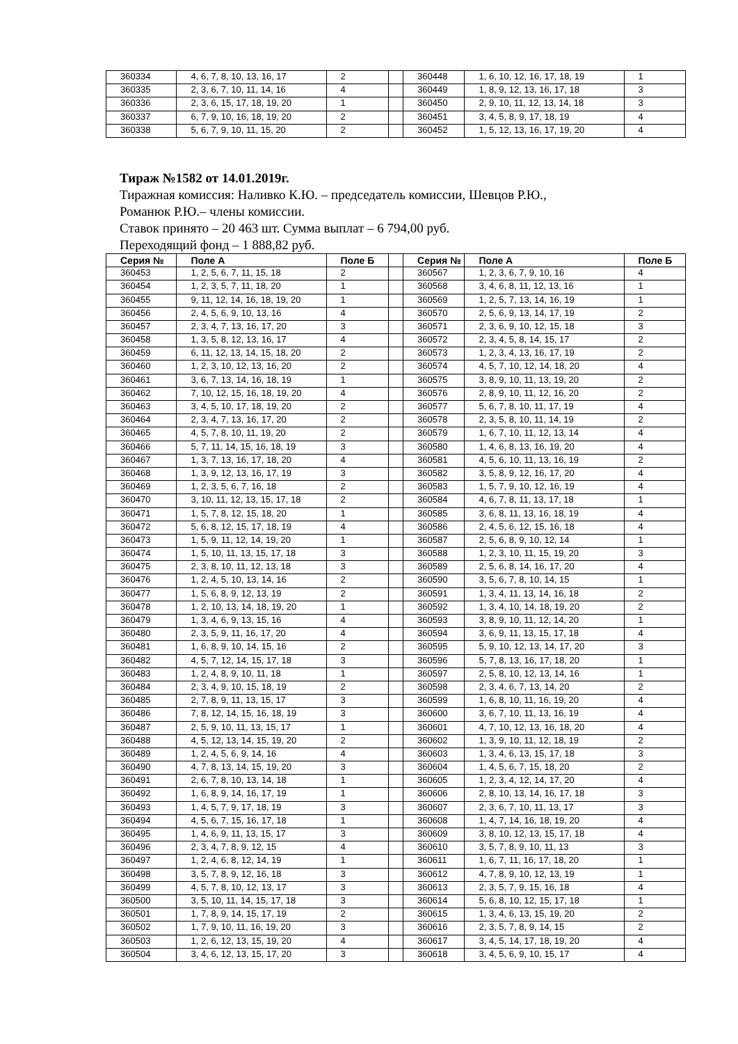| 360334 | 4, 6, 7, 8, 10, 13, 16, 17 | 2 | | 360448 | 1, 6, 10, 12, 16, 17, 18, 19 | 1 |
| 360335 | 2, 3, 6, 7, 10, 11, 14, 16 | 4 | | 360449 | 1, 8, 9, 12, 13, 16, 17, 18 | 3 |
| 360336 | 2, 3, 6, 15, 17, 18, 19, 20 | 1 | | 360450 | 2, 9, 10, 11, 12, 13, 14, 18 | 3 |
| 360337 | 6, 7, 9, 10, 16, 18, 19, 20 | 2 | | 360451 | 3, 4, 5, 8, 9, 17, 18, 19 | 4 |
| 360338 | 5, 6, 7, 9, 10, 11, 15, 20 | 2 | | 360452 | 1, 5, 12, 13, 16, 17, 19, 20 | 4 |
Тираж №1582 от 14.01.2019г.
Тиражная комиссия: Наливко К.Ю. – председатель комиссии, Шевцов Р.Ю.,
Романюк Р.Ю.– члены комиссии.
Ставок принято – 20 463 шт. Сумма выплат – 6 794,00 руб.
Переходящий фонд – 1 888,82 руб.
| Серия № | Поле А | Поле Б | | Серия № | Поле А | Поле Б |
| --- | --- | --- | --- | --- | --- | --- |
| 360453 | 1, 2, 5, 6, 7, 11, 15, 18 | 2 | | 360567 | 1, 2, 3, 6, 7, 9, 10, 16 | 4 |
| 360454 | 1, 2, 3, 5, 7, 11, 18, 20 | 1 | | 360568 | 3, 4, 6, 8, 11, 12, 13, 16 | 1 |
| 360455 | 9, 11, 12, 14, 16, 18, 19, 20 | 1 | | 360569 | 1, 2, 5, 7, 13, 14, 16, 19 | 1 |
| 360456 | 2, 4, 5, 6, 9, 10, 13, 16 | 4 | | 360570 | 2, 5, 6, 9, 13, 14, 17, 19 | 2 |
| 360457 | 2, 3, 4, 7, 13, 16, 17, 20 | 3 | | 360571 | 2, 3, 6, 9, 10, 12, 15, 18 | 3 |
| 360458 | 1, 3, 5, 8, 12, 13, 16, 17 | 4 | | 360572 | 2, 3, 4, 5, 8, 14, 15, 17 | 2 |
| 360459 | 6, 11, 12, 13, 14, 15, 18, 20 | 2 | | 360573 | 1, 2, 3, 4, 13, 16, 17, 19 | 2 |
| 360460 | 1, 2, 3, 10, 12, 13, 16, 20 | 2 | | 360574 | 4, 5, 7, 10, 12, 14, 18, 20 | 4 |
| 360461 | 3, 6, 7, 13, 14, 16, 18, 19 | 1 | | 360575 | 3, 8, 9, 10, 11, 13, 19, 20 | 2 |
| 360462 | 7, 10, 12, 15, 16, 18, 19, 20 | 4 | | 360576 | 2, 8, 9, 10, 11, 12, 16, 20 | 2 |
| 360463 | 3, 4, 5, 10, 17, 18, 19, 20 | 2 | | 360577 | 5, 6, 7, 8, 10, 11, 17, 19 | 4 |
| 360464 | 2, 3, 4, 7, 13, 16, 17, 20 | 2 | | 360578 | 2, 3, 5, 8, 10, 11, 14, 19 | 2 |
| 360465 | 4, 5, 7, 8, 10, 11, 19, 20 | 2 | | 360579 | 1, 6, 7, 10, 11, 12, 13, 14 | 4 |
| 360466 | 5, 7, 11, 14, 15, 16, 18, 19 | 3 | | 360580 | 1, 4, 6, 8, 13, 16, 19, 20 | 4 |
| 360467 | 1, 3, 7, 13, 16, 17, 18, 20 | 4 | | 360581 | 4, 5, 6, 10, 11, 13, 16, 19 | 2 |
| 360468 | 1, 3, 9, 12, 13, 16, 17, 19 | 3 | | 360582 | 3, 5, 8, 9, 12, 16, 17, 20 | 4 |
| 360469 | 1, 2, 3, 5, 6, 7, 16, 18 | 2 | | 360583 | 1, 5, 7, 9, 10, 12, 16, 19 | 4 |
| 360470 | 3, 10, 11, 12, 13, 15, 17, 18 | 2 | | 360584 | 4, 6, 7, 8, 11, 13, 17, 18 | 1 |
| 360471 | 1, 5, 7, 8, 12, 15, 18, 20 | 1 | | 360585 | 3, 6, 8, 11, 13, 16, 18, 19 | 4 |
| 360472 | 5, 6, 8, 12, 15, 17, 18, 19 | 4 | | 360586 | 2, 4, 5, 6, 12, 15, 16, 18 | 4 |
| 360473 | 1, 5, 9, 11, 12, 14, 19, 20 | 1 | | 360587 | 2, 5, 6, 8, 9, 10, 12, 14 | 1 |
| 360474 | 1, 5, 10, 11, 13, 15, 17, 18 | 3 | | 360588 | 1, 2, 3, 10, 11, 15, 19, 20 | 3 |
| 360475 | 2, 3, 8, 10, 11, 12, 13, 18 | 3 | | 360589 | 2, 5, 6, 8, 14, 16, 17, 20 | 4 |
| 360476 | 1, 2, 4, 5, 10, 13, 14, 16 | 2 | | 360590 | 3, 5, 6, 7, 8, 10, 14, 15 | 1 |
| 360477 | 1, 5, 6, 8, 9, 12, 13, 19 | 2 | | 360591 | 1, 3, 4, 11, 13, 14, 16, 18 | 2 |
| 360478 | 1, 2, 10, 13, 14, 18, 19, 20 | 1 | | 360592 | 1, 3, 4, 10, 14, 18, 19, 20 | 2 |
| 360479 | 1, 3, 4, 6, 9, 13, 15, 16 | 4 | | 360593 | 3, 8, 9, 10, 11, 12, 14, 20 | 1 |
| 360480 | 2, 3, 5, 9, 11, 16, 17, 20 | 4 | | 360594 | 3, 6, 9, 11, 13, 15, 17, 18 | 4 |
| 360481 | 1, 6, 8, 9, 10, 14, 15, 16 | 2 | | 360595 | 5, 9, 10, 12, 13, 14, 17, 20 | 3 |
| 360482 | 4, 5, 7, 12, 14, 15, 17, 18 | 3 | | 360596 | 5, 7, 8, 13, 16, 17, 18, 20 | 1 |
| 360483 | 1, 2, 4, 8, 9, 10, 11, 18 | 1 | | 360597 | 2, 5, 8, 10, 12, 13, 14, 16 | 1 |
| 360484 | 2, 3, 4, 9, 10, 15, 18, 19 | 2 | | 360598 | 2, 3, 4, 6, 7, 13, 14, 20 | 2 |
| 360485 | 2, 7, 8, 9, 11, 13, 15, 17 | 3 | | 360599 | 1, 6, 8, 10, 11, 16, 19, 20 | 4 |
| 360486 | 7, 8, 12, 14, 15, 16, 18, 19 | 3 | | 360600 | 3, 6, 7, 10, 11, 13, 16, 19 | 4 |
| 360487 | 2, 5, 9, 10, 11, 13, 15, 17 | 1 | | 360601 | 4, 7, 10, 12, 13, 16, 18, 20 | 4 |
| 360488 | 4, 5, 12, 13, 14, 15, 19, 20 | 2 | | 360602 | 1, 3, 9, 10, 11, 12, 18, 19 | 2 |
| 360489 | 1, 2, 4, 5, 6, 9, 14, 16 | 4 | | 360603 | 1, 3, 4, 6, 13, 15, 17, 18 | 3 |
| 360490 | 4, 7, 8, 13, 14, 15, 19, 20 | 3 | | 360604 | 1, 4, 5, 6, 7, 15, 18, 20 | 2 |
| 360491 | 2, 6, 7, 8, 10, 13, 14, 18 | 1 | | 360605 | 1, 2, 3, 4, 12, 14, 17, 20 | 4 |
| 360492 | 1, 6, 8, 9, 14, 16, 17, 19 | 1 | | 360606 | 2, 8, 10, 13, 14, 16, 17, 18 | 3 |
| 360493 | 1, 4, 5, 7, 9, 17, 18, 19 | 3 | | 360607 | 2, 3, 6, 7, 10, 11, 13, 17 | 3 |
| 360494 | 4, 5, 6, 7, 15, 16, 17, 18 | 1 | | 360608 | 1, 4, 7, 14, 16, 18, 19, 20 | 4 |
| 360495 | 1, 4, 6, 9, 11, 13, 15, 17 | 3 | | 360609 | 3, 8, 10, 12, 13, 15, 17, 18 | 4 |
| 360496 | 2, 3, 4, 7, 8, 9, 12, 15 | 4 | | 360610 | 3, 5, 7, 8, 9, 10, 11, 13 | 3 |
| 360497 | 1, 2, 4, 6, 8, 12, 14, 19 | 1 | | 360611 | 1, 6, 7, 11, 16, 17, 18, 20 | 1 |
| 360498 | 3, 5, 7, 8, 9, 12, 16, 18 | 3 | | 360612 | 4, 7, 8, 9, 10, 12, 13, 19 | 1 |
| 360499 | 4, 5, 7, 8, 10, 12, 13, 17 | 3 | | 360613 | 2, 3, 5, 7, 9, 15, 16, 18 | 4 |
| 360500 | 3, 5, 10, 11, 14, 15, 17, 18 | 3 | | 360614 | 5, 6, 8, 10, 12, 15, 17, 18 | 1 |
| 360501 | 1, 7, 8, 9, 14, 15, 17, 19 | 2 | | 360615 | 1, 3, 4, 6, 13, 15, 19, 20 | 2 |
| 360502 | 1, 7, 9, 10, 11, 16, 19, 20 | 3 | | 360616 | 2, 3, 5, 7, 8, 9, 14, 15 | 2 |
| 360503 | 1, 2, 6, 12, 13, 15, 19, 20 | 4 | | 360617 | 3, 4, 5, 14, 17, 18, 19, 20 | 4 |
| 360504 | 3, 4, 6, 12, 13, 15, 17, 20 | 3 | | 360618 | 3, 4, 5, 6, 9, 10, 15, 17 | 4 |